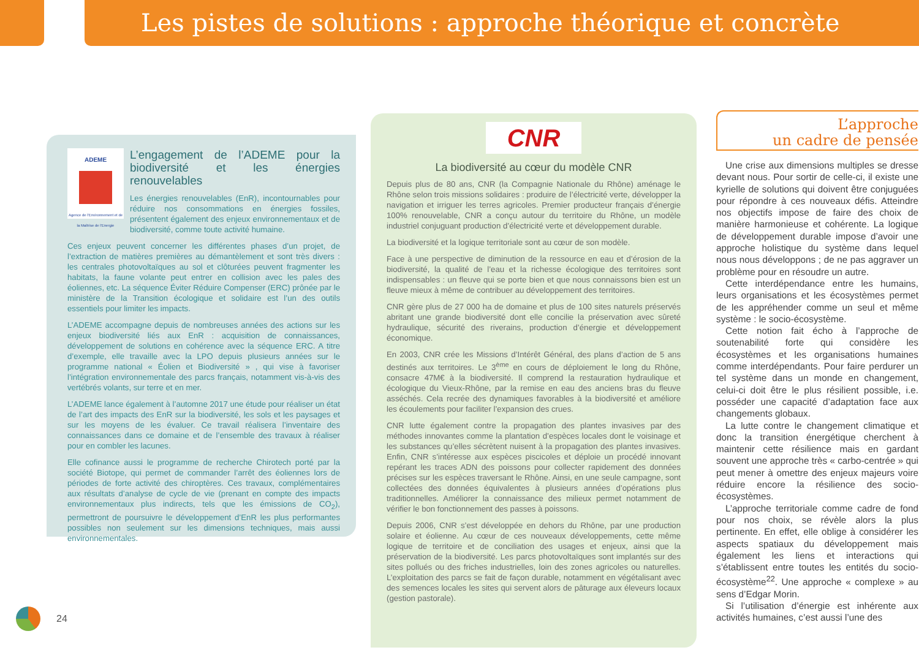Les pistes de solutions : approche théorique et concrète
ADEME
Agence de l'Environnement et de la Maîtrise de l'Energie
L’engagement de l’ADEME pour la biodiversité et les énergies renouvelables
Les énergies renouvelables (EnR), incontournables pour réduire nos consommations en énergies fossiles, présentent également des enjeux environnementaux et de biodiversité, comme toute activité humaine.
Ces enjeux peuvent concerner les différentes phases d’un projet, de l’extraction de matières premières au démantèlement et sont très divers : les centrales photovoltaïques au sol et clôturées peuvent fragmenter les habitats, la faune volante peut entrer en collision avec les pales des éoliennes, etc. La séquence Éviter Réduire Compenser (ERC) prônée par le ministère de la Transition écologique et solidaire est l’un des outils essentiels pour limiter les impacts.
L’ADEME accompagne depuis de nombreuses années des actions sur les enjeux biodiversité liés aux EnR : acquisition de connaissances, développement de solutions en cohérence avec la séquence ERC. A titre d’exemple, elle travaille avec la LPO depuis plusieurs années sur le programme national « Éolien et Biodiversité » , qui vise à favoriser l’intégration environnementale des parcs français, notamment vis-à-vis des vertébrés volants, sur terre et en mer.
L’ADEME lance également à l’automne 2017 une étude pour réaliser un état de l’art des impacts des EnR sur la biodiversité, les sols et les paysages et sur les moyens de les évaluer. Ce travail réalisera l’inventaire des connaissances dans ce domaine et de l’ensemble des travaux à réaliser pour en combler les lacunes.
Elle cofinance aussi le programme de recherche Chirotech porté par la société Biotope, qui permet de commander l’arrêt des éoliennes lors de périodes de forte activité des chiroptères. Ces travaux, complémentaires aux résultats d’analyse de cycle de vie (prenant en compte des impacts environnementaux plus indirects, tels que les émissions de CO<sub>2</sub>), permettront de poursuivre le développement d’EnR les plus performantes possibles non seulement sur les dimensions techniques, mais aussi environnementales.
CNR
La biodiversité au cœur du modèle CNR
Depuis plus de 80 ans, CNR (la Compagnie Nationale du Rhône) aménage le Rhône selon trois missions solidaires : produire de l’électricité verte, développer la navigation et irriguer les terres agricoles. Premier producteur français d’énergie 100% renouvelable, CNR a conçu autour du territoire du Rhône, un modèle industriel conjuguant production d’électricité verte et développement durable.
La biodiversité et la logique territoriale sont au cœur de son modèle.
Face à une perspective de diminution de la ressource en eau et d’érosion de la biodiversité, la qualité de l’eau et la richesse écologique des territoires sont indispensables : un fleuve qui se porte bien et que nous connaissons bien est un fleuve mieux à même de contribuer au développement des territoires.
CNR gère plus de 27 000 ha de domaine et plus de 100 sites naturels préservés abritant une grande biodiversité dont elle concilie la préservation avec sûreté hydraulique, sécurité des riverains, production d’énergie et développement économique.
En 2003, CNR crée les Missions d’Intérêt Général, des plans d’action de 5 ans destinés aux territoires. Le 3<sup>ème</sup> en cours de déploiement le long du Rhône, consacre 47M€ à la biodiversité. Il comprend la restauration hydraulique et écologique du Vieux-Rhône, par la remise en eau des anciens bras du fleuve asséchés. Cela recrée des dynamiques favorables à la biodiversité et améliore les écoulements pour faciliter l’expansion des crues.
CNR lutte également contre la propagation des plantes invasives par des méthodes innovantes comme la plantation d’espèces locales dont le voisinage et les substances qu’elles sécrètent nuisent à la propagation des plantes invasives. Enfin, CNR s’intéresse aux espèces piscicoles et déploie un procédé innovant repérant les traces ADN des poissons pour collecter rapidement des données précises sur les espèces traversant le Rhône. Ainsi, en une seule campagne, sont collectées des données équivalentes à plusieurs années d’opérations plus traditionnelles. Améliorer la connaissance des milieux permet notamment de vérifier le bon fonctionnement des passes à poissons.
Depuis 2006, CNR s’est développée en dehors du Rhône, par une production solaire et éolienne. Au cœur de ces nouveaux développements, cette même logique de territoire et de conciliation des usages et enjeux, ainsi que la préservation de la biodiversité. Les parcs photovoltaïques sont implantés sur des sites pollués ou des friches industrielles, loin des zones agricoles ou naturelles. L’exploitation des parcs se fait de façon durable, notamment en végétalisant avec des semences locales les sites qui servent alors de pâturage aux éleveurs locaux (gestion pastorale).
L’approche
un cadre de pensée
Une crise aux dimensions multiples se dresse devant nous. Pour sortir de celle-ci, il existe une kyrielle de solutions qui doivent être conjuguées pour répondre à ces nouveaux défis. Atteindre nos objectifs impose de faire des choix de manière harmonieuse et cohérente. La logique de développement durable impose d’avoir une approche holistique du système dans lequel nous nous développons ; de ne pas aggraver un problème pour en résoudre un autre.
Cette interdépendance entre les humains, leurs organisations et les écosystèmes permet de les appréhender comme un seul et même système : le socio-écosystème.
Cette notion fait écho à l’approche de soutenabilité forte qui considère les écosystèmes et les organisations humaines comme interdépendants. Pour faire perdurer un tel système dans un monde en changement, celui-ci doit être le plus résilient possible, i.e. posséder une capacité d’adaptation face aux changements globaux.
La lutte contre le changement climatique et donc la transition énergétique cherchent à maintenir cette résilience mais en gardant souvent une approche très « carbo-centrée » qui peut mener à omettre des enjeux majeurs voire réduire encore la résilience des socio-écosystèmes.
L’approche territoriale comme cadre de fond pour nos choix, se révèle alors la plus pertinente. En effet, elle oblige à considérer les aspects spatiaux du développement mais également les liens et interactions qui s’établissent entre toutes les entités du socio-écosystème<sup>22</sup>. Une approche « complexe » au sens d’Edgar Morin.
Si l’utilisation d’énergie est inhérente aux activités humaines, c’est aussi l’une des
24